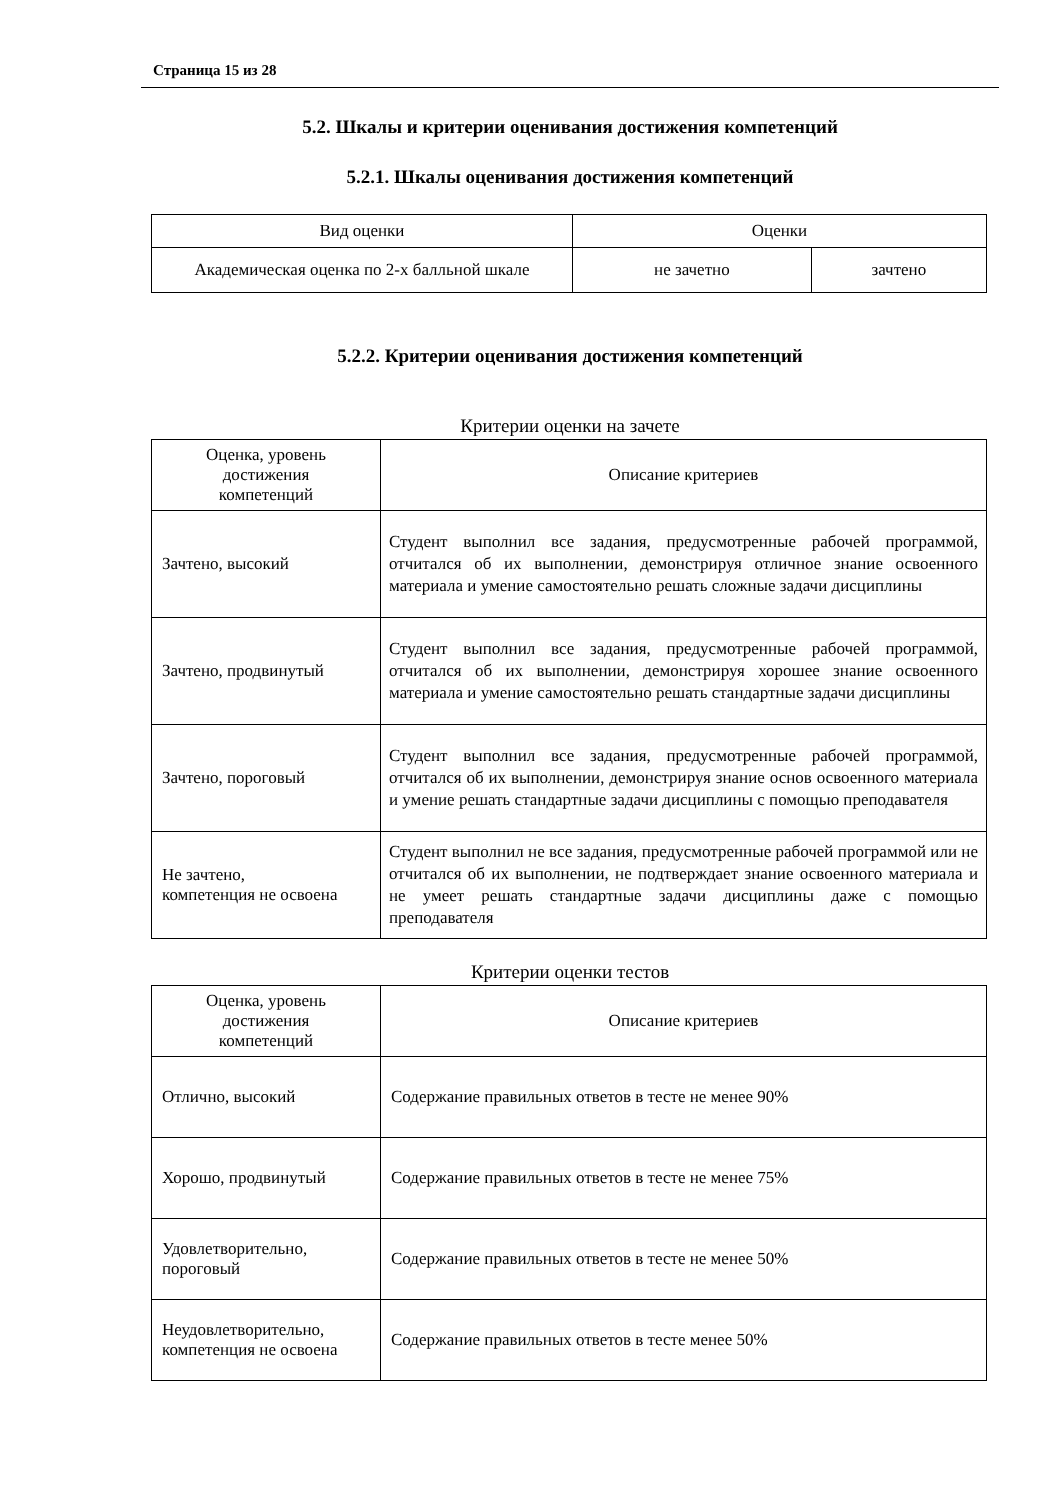Страница 15 из 28
5.2. Шкалы и критерии оценивания достижения компетенций
5.2.1. Шкалы оценивания достижения компетенций
| Вид оценки | Оценки | |
| --- | --- | --- |
| Академическая оценка по 2-х балльной шкале | не зачетно | зачтено |
5.2.2. Критерии оценивания достижения компетенций
Критерии оценки на зачете
| Оценка, уровень достижения компетенций | Описание критериев |
| --- | --- |
| Зачтено, высокий | Студент выполнил все задания, предусмотренные рабочей программой, отчитался об их выполнении, демонстрируя отличное знание освоенного материала и умение самостоятельно решать сложные задачи дисциплины |
| Зачтено, продвинутый | Студент выполнил все задания, предусмотренные рабочей программой, отчитался об их выполнении, демонстрируя хорошее знание освоенного материала и умение самостоятельно решать стандартные задачи дисциплины |
| Зачтено, пороговый | Студент выполнил все задания, предусмотренные рабочей программой, отчитался об их выполнении, демонстрируя знание основ освоенного материала и умение решать стандартные задачи дисциплины с помощью преподавателя |
| Не зачтено, компетенция не освоена | Студент выполнил не все задания, предусмотренные рабочей программой или не отчитался об их выполнении, не подтверждает знание освоенного материала и не умеет решать стандартные задачи дисциплины даже с помощью преподавателя |
Критерии оценки тестов
| Оценка, уровень достижения компетенций | Описание критериев |
| --- | --- |
| Отлично, высокий | Содержание правильных ответов в тесте не менее 90% |
| Хорошо, продвинутый | Содержание правильных ответов в тесте не менее 75% |
| Удовлетворительно, пороговый | Содержание правильных ответов в тесте не менее 50% |
| Неудовлетворительно, компетенция не освоена | Содержание правильных ответов в тесте менее 50% |